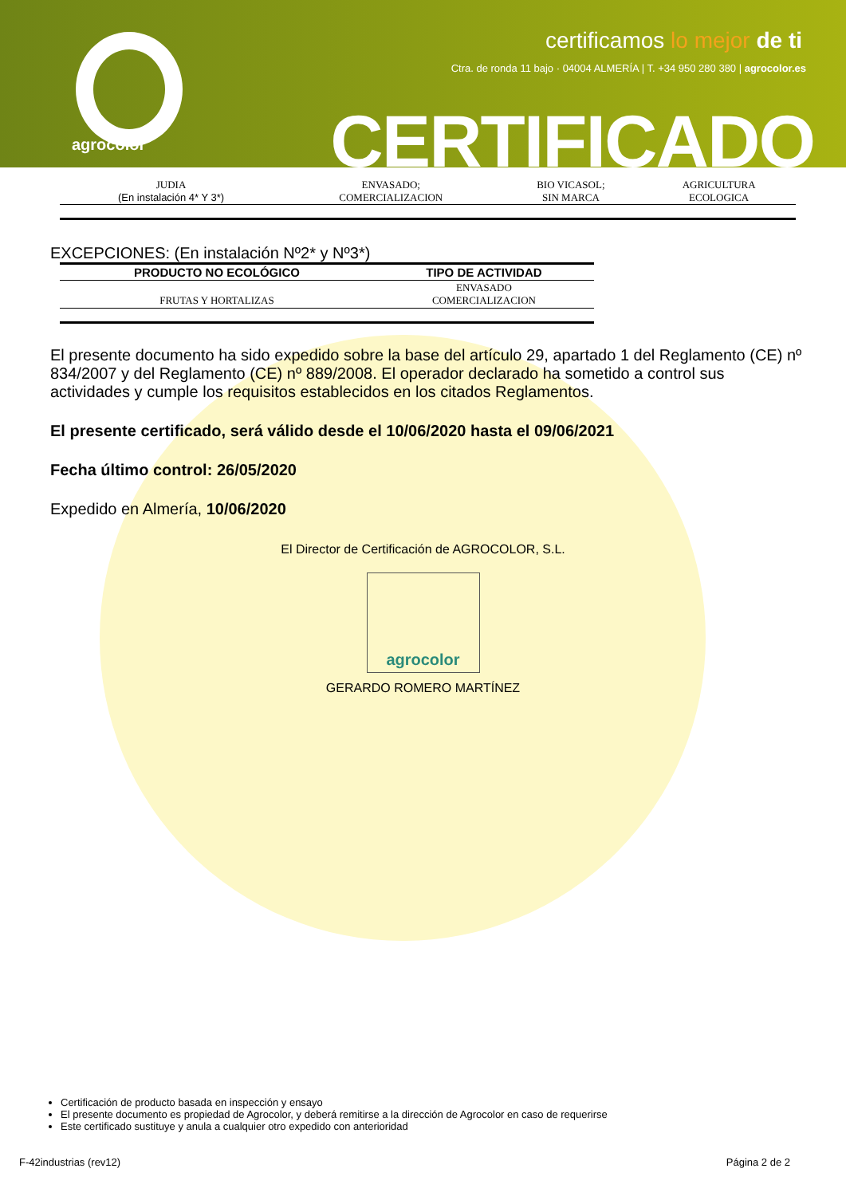agrocolor
certificamos lo mejor de ti
Ctra. de ronda 11 bajo · 04004 ALMERÍA | T. +34 950 280 380 | agrocolor.es
CERTIFICADO
| JUDIA (En instalación 4* Y 3*) | ENVASADO; COMERCIALIZACION | BIO VICASOL; SIN MARCA | AGRICULTURA ECOLOGICA |
EXCEPCIONES: (En instalación Nº2* y Nº3*)
| PRODUCTO NO ECOLÓGICO | TIPO DE ACTIVIDAD |
| --- | --- |
| FRUTAS Y HORTALIZAS | ENVASADO COMERCIALIZACION |
El presente documento ha sido expedido sobre la base del artículo 29, apartado 1 del Reglamento (CE) nº 834/2007 y del Reglamento (CE) nº 889/2008. El operador declarado ha sometido a control sus actividades y cumple los requisitos establecidos en los citados Reglamentos.
El presente certificado, será válido desde el 10/06/2020 hasta el 09/06/2021
Fecha último control: 26/05/2020
Expedido en Almería, 10/06/2020
El Director de Certificación de AGROCOLOR, S.L.
agrocolor
GERARDO ROMERO MARTÍNEZ
Certificación de producto basada en inspección y ensayo
El presente documento es propiedad de Agrocolor, y deberá remitirse a la dirección de Agrocolor en caso de requerirse
Este certificado sustituye y anula a cualquier otro expedido con anterioridad
F-42industrias (rev12) Página 2 de 2